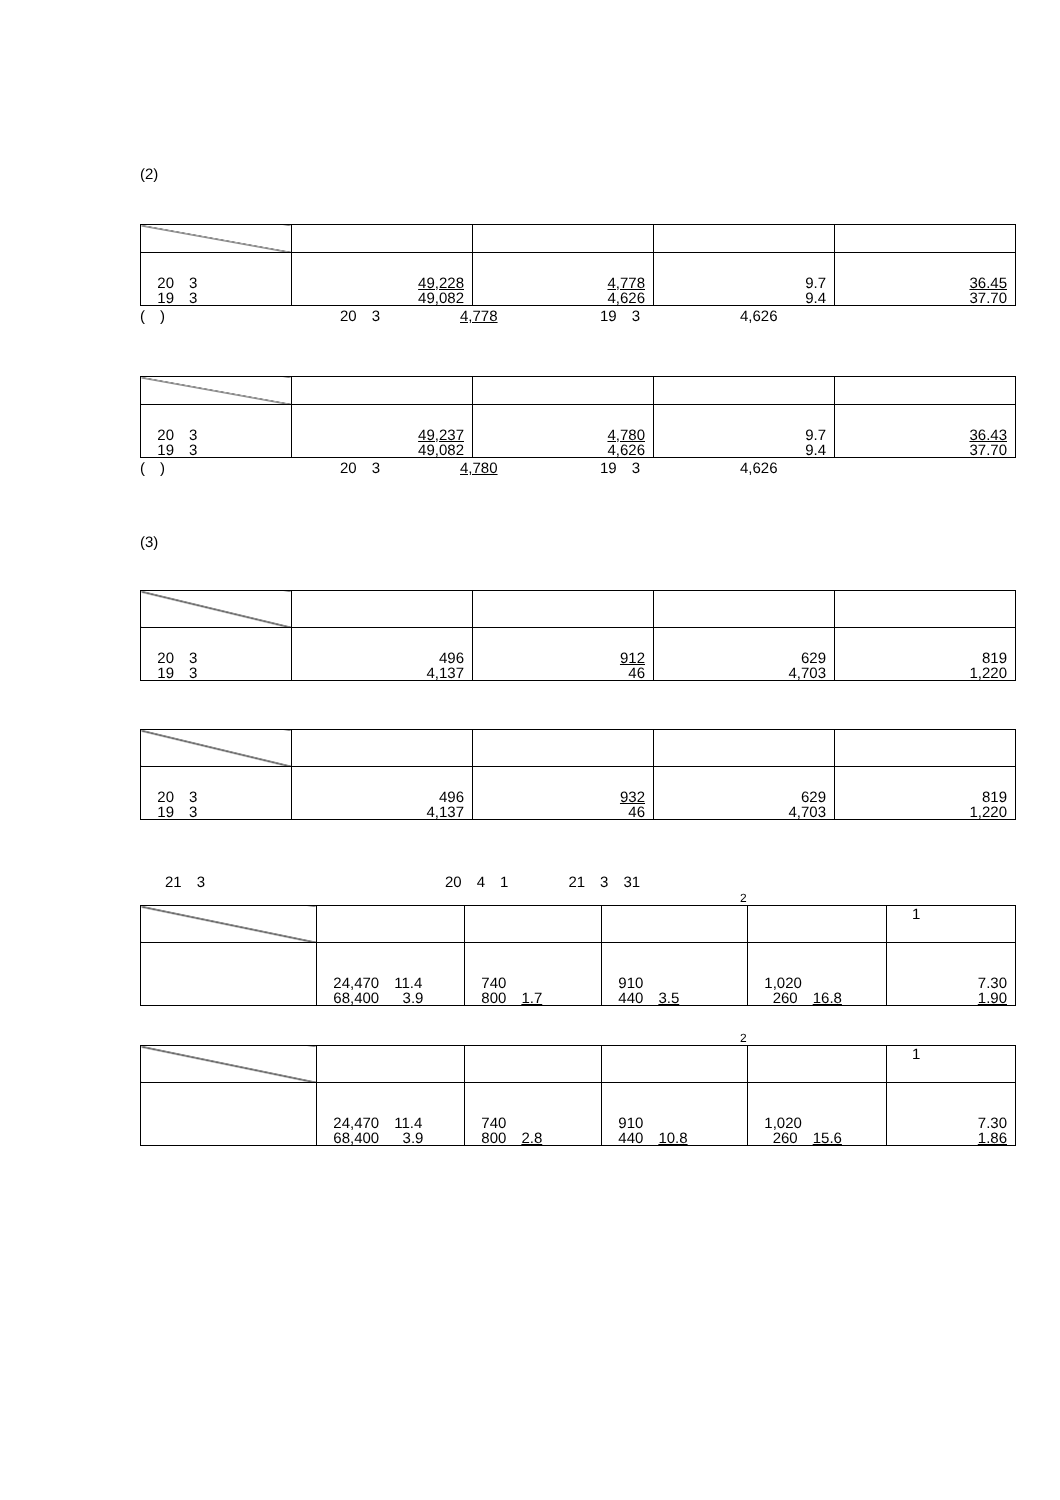(2)
| 20 3 19 3 | 49,228 49,082 | 4,778 4,626 | 9.7 9.4 | 36.45 37.70 |
(　) 20　3 4,778 19　3 4,626
| 20 3 19 3 | 49,237 49,082 | 4,780 4,626 | 9.7 9.4 | 36.43 37.70 |
(　) 20　3 4,780 19　3 4,626
(3)
| 20 3 19 3 | 496 4,137 | 912 46 | 629 4,703 | 819 1,220 |
| 20 3 19 3 | 496 4,137 | 932 46 | 629 4,703 | 819 1,220 |
21　3　　　　　　　　　　　　　　　　20　4　1　　　　21　3　31
2
| | | | | | 1 |
| | 24,470 11.4 68,400 3.9 | 740 800 1.7 | 910 440 3.5 | 1,020 260 16.8 | 7.30 1.90 |
2
| | | | | | 1 |
| | 24,470 11.4 68,400 3.9 | 740 800 2.8 | 910 440 10.8 | 1,020 260 15.6 | 7.30 1.86 |